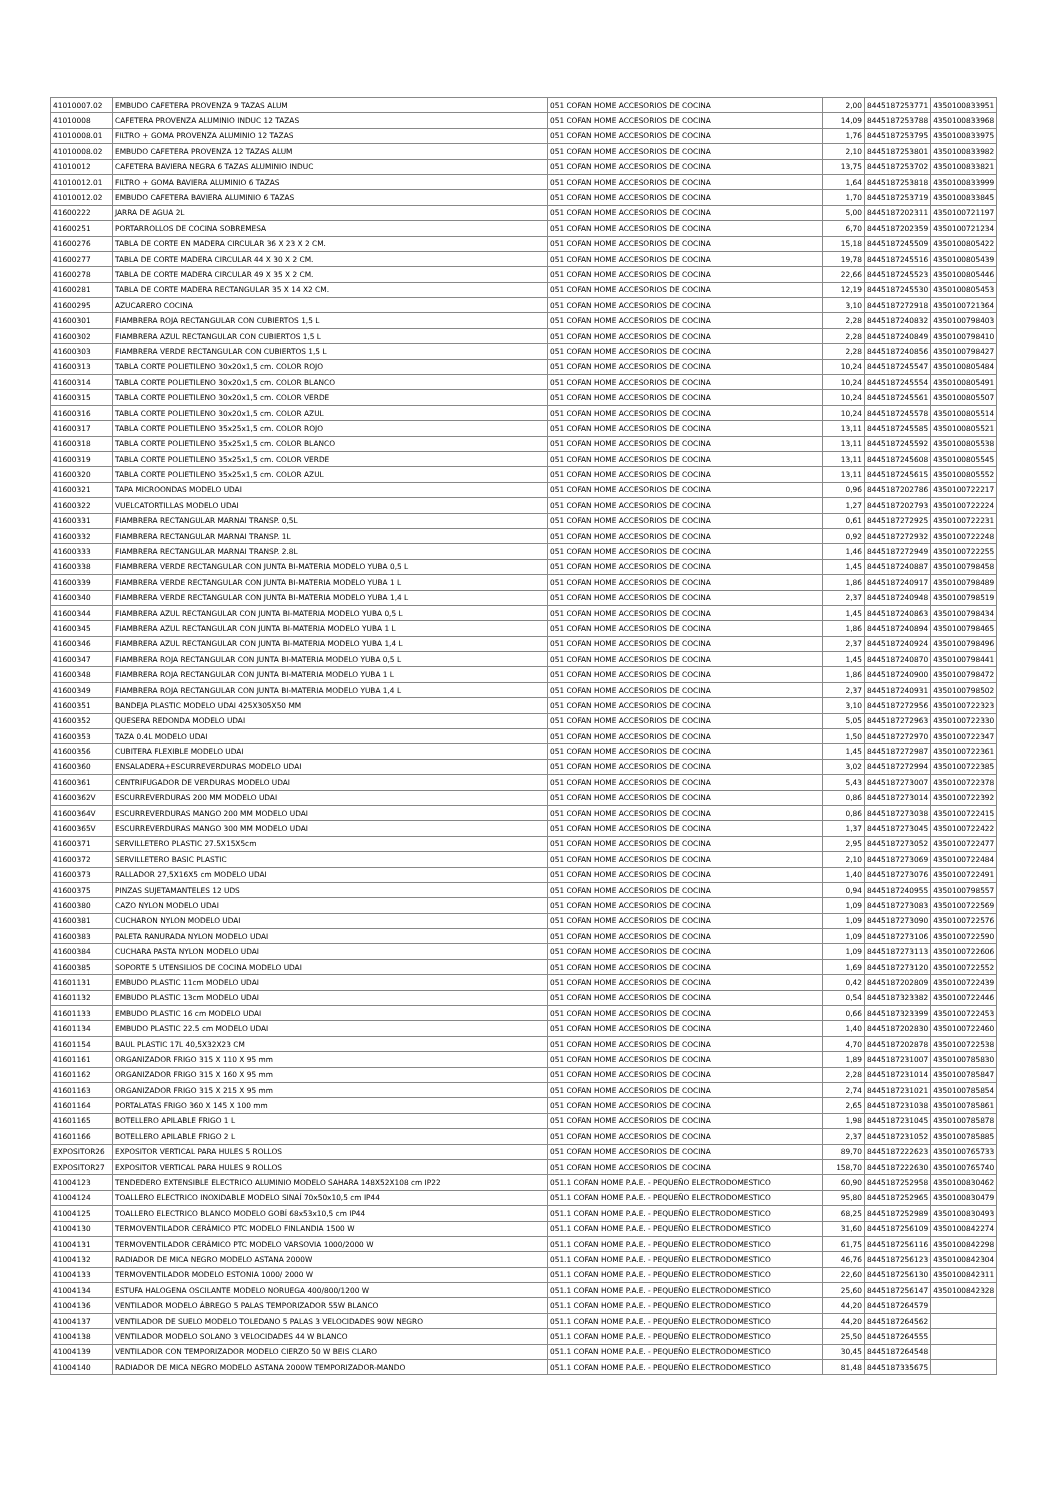| 41010007.02 | EMBUDO CAFETERA PROVENZA 9 TAZAS ALUM | 051 COFAN HOME ACCESORIOS DE COCINA | 2,00 | 8445187253771 | 4350100833951 |
| 41010008 | CAFETERA PROVENZA ALUMINIO INDUC 12 TAZAS | 051 COFAN HOME ACCESORIOS DE COCINA | 14,09 | 8445187253788 | 4350100833968 |
| 41010008.01 | FILTRO + GOMA PROVENZA ALUMINIO 12 TAZAS | 051 COFAN HOME ACCESORIOS DE COCINA | 1,76 | 8445187253795 | 4350100833975 |
| 41010008.02 | EMBUDO CAFETERA PROVENZA 12 TAZAS ALUM | 051 COFAN HOME ACCESORIOS DE COCINA | 2,10 | 8445187253801 | 4350100833982 |
| 41010012 | CAFETERA BAVIERA NEGRA 6 TAZAS ALUMINIO INDUC | 051 COFAN HOME ACCESORIOS DE COCINA | 13,75 | 8445187253702 | 4350100833821 |
| 41010012.01 | FILTRO + GOMA BAVIERA ALUMINIO 6 TAZAS | 051 COFAN HOME ACCESORIOS DE COCINA | 1,64 | 8445187253818 | 4350100833999 |
| 41010012.02 | EMBUDO CAFETERA BAVIERA ALUMINIO 6 TAZAS | 051 COFAN HOME ACCESORIOS DE COCINA | 1,70 | 8445187253719 | 4350100833845 |
| 41600222 | JARRA DE AGUA 2L | 051 COFAN HOME ACCESORIOS DE COCINA | 5,00 | 8445187202311 | 4350100721197 |
| 41600251 | PORTARROLLOS DE COCINA SOBREMESA | 051 COFAN HOME ACCESORIOS DE COCINA | 6,70 | 8445187202359 | 4350100721234 |
| 41600276 | TABLA DE CORTE EN MADERA CIRCULAR 36 X 23 X 2 CM. | 051 COFAN HOME ACCESORIOS DE COCINA | 15,18 | 8445187245509 | 4350100805422 |
| 41600277 | TABLA DE CORTE MADERA CIRCULAR 44 X 30 X 2 CM. | 051 COFAN HOME ACCESORIOS DE COCINA | 19,78 | 8445187245516 | 4350100805439 |
| 41600278 | TABLA DE CORTE MADERA CIRCULAR 49 X 35 X 2 CM. | 051 COFAN HOME ACCESORIOS DE COCINA | 22,66 | 8445187245523 | 4350100805446 |
| 41600281 | TABLA DE CORTE MADERA RECTANGULAR 35 X 14 X2 CM. | 051 COFAN HOME ACCESORIOS DE COCINA | 12,19 | 8445187245530 | 4350100805453 |
| 41600295 | AZUCARERO COCINA | 051 COFAN HOME ACCESORIOS DE COCINA | 3,10 | 8445187272918 | 4350100721364 |
| 41600301 | FIAMBRERA ROJA RECTANGULAR CON CUBIERTOS 1,5 L | 051 COFAN HOME ACCESORIOS DE COCINA | 2,28 | 8445187240832 | 4350100798403 |
| 41600302 | FIAMBRERA AZUL RECTANGULAR CON CUBIERTOS 1,5 L | 051 COFAN HOME ACCESORIOS DE COCINA | 2,28 | 8445187240849 | 4350100798410 |
| 41600303 | FIAMBRERA VERDE RECTANGULAR CON CUBIERTOS 1,5 L | 051 COFAN HOME ACCESORIOS DE COCINA | 2,28 | 8445187240856 | 4350100798427 |
| 41600313 | TABLA CORTE POLIETILENO 30x20x1,5 cm. COLOR ROJO | 051 COFAN HOME ACCESORIOS DE COCINA | 10,24 | 8445187245547 | 4350100805484 |
| 41600314 | TABLA CORTE POLIETILENO 30x20x1,5 cm. COLOR BLANCO | 051 COFAN HOME ACCESORIOS DE COCINA | 10,24 | 8445187245554 | 4350100805491 |
| 41600315 | TABLA CORTE POLIETILENO 30x20x1,5 cm. COLOR VERDE | 051 COFAN HOME ACCESORIOS DE COCINA | 10,24 | 8445187245561 | 4350100805507 |
| 41600316 | TABLA CORTE POLIETILENO 30x20x1,5 cm. COLOR AZUL | 051 COFAN HOME ACCESORIOS DE COCINA | 10,24 | 8445187245578 | 4350100805514 |
| 41600317 | TABLA CORTE POLIETILENO 35x25x1,5 cm. COLOR ROJO | 051 COFAN HOME ACCESORIOS DE COCINA | 13,11 | 8445187245585 | 4350100805521 |
| 41600318 | TABLA CORTE POLIETILENO 35x25x1,5 cm. COLOR BLANCO | 051 COFAN HOME ACCESORIOS DE COCINA | 13,11 | 8445187245592 | 4350100805538 |
| 41600319 | TABLA CORTE POLIETILENO 35x25x1,5 cm. COLOR VERDE | 051 COFAN HOME ACCESORIOS DE COCINA | 13,11 | 8445187245608 | 4350100805545 |
| 41600320 | TABLA CORTE POLIETILENO 35x25x1,5 cm. COLOR AZUL | 051 COFAN HOME ACCESORIOS DE COCINA | 13,11 | 8445187245615 | 4350100805552 |
| 41600321 | TAPA MICROONDAS MODELO UDAI | 051 COFAN HOME ACCESORIOS DE COCINA | 0,96 | 8445187202786 | 4350100722217 |
| 41600322 | VUELCATORTILLAS MODELO UDAI | 051 COFAN HOME ACCESORIOS DE COCINA | 1,27 | 8445187202793 | 4350100722224 |
| 41600331 | FIAMBRERA RECTANGULAR MARNAI TRANSP. 0,5L | 051 COFAN HOME ACCESORIOS DE COCINA | 0,61 | 8445187272925 | 4350100722231 |
| 41600332 | FIAMBRERA RECTANGULAR MARNAI TRANSP. 1L | 051 COFAN HOME ACCESORIOS DE COCINA | 0,92 | 8445187272932 | 4350100722248 |
| 41600333 | FIAMBRERA RECTANGULAR MARNAI TRANSP. 2.8L | 051 COFAN HOME ACCESORIOS DE COCINA | 1,46 | 8445187272949 | 4350100722255 |
| 41600338 | FIAMBRERA VERDE RECTANGULAR CON JUNTA BI-MATERIA MODELO YUBA 0,5 L | 051 COFAN HOME ACCESORIOS DE COCINA | 1,45 | 8445187240887 | 4350100798458 |
| 41600339 | FIAMBRERA VERDE RECTANGULAR CON JUNTA BI-MATERIA MODELO YUBA 1 L | 051 COFAN HOME ACCESORIOS DE COCINA | 1,86 | 8445187240917 | 4350100798489 |
| 41600340 | FIAMBRERA VERDE RECTANGULAR CON JUNTA BI-MATERIA MODELO YUBA 1,4 L | 051 COFAN HOME ACCESORIOS DE COCINA | 2,37 | 8445187240948 | 4350100798519 |
| 41600344 | FIAMBRERA AZUL RECTANGULAR CON JUNTA BI-MATERIA MODELO YUBA 0,5 L | 051 COFAN HOME ACCESORIOS DE COCINA | 1,45 | 8445187240863 | 4350100798434 |
| 41600345 | FIAMBRERA AZUL RECTANGULAR CON JUNTA BI-MATERIA MODELO YUBA 1 L | 051 COFAN HOME ACCESORIOS DE COCINA | 1,86 | 8445187240894 | 4350100798465 |
| 41600346 | FIAMBRERA AZUL RECTANGULAR CON JUNTA BI-MATERIA MODELO YUBA 1,4 L | 051 COFAN HOME ACCESORIOS DE COCINA | 2,37 | 8445187240924 | 4350100798496 |
| 41600347 | FIAMBRERA ROJA RECTANGULAR CON JUNTA BI-MATERIA MODELO YUBA 0,5 L | 051 COFAN HOME ACCESORIOS DE COCINA | 1,45 | 8445187240870 | 4350100798441 |
| 41600348 | FIAMBRERA ROJA RECTANGULAR CON JUNTA BI-MATERIA MODELO YUBA 1 L | 051 COFAN HOME ACCESORIOS DE COCINA | 1,86 | 8445187240900 | 4350100798472 |
| 41600349 | FIAMBRERA ROJA RECTANGULAR CON JUNTA BI-MATERIA MODELO YUBA 1,4 L | 051 COFAN HOME ACCESORIOS DE COCINA | 2,37 | 8445187240931 | 4350100798502 |
| 41600351 | BANDEJA PLASTIC MODELO UDAI 425X305X50 MM | 051 COFAN HOME ACCESORIOS DE COCINA | 3,10 | 8445187272956 | 4350100722323 |
| 41600352 | QUESERA REDONDA MODELO UDAI | 051 COFAN HOME ACCESORIOS DE COCINA | 5,05 | 8445187272963 | 4350100722330 |
| 41600353 | TAZA 0.4L MODELO UDAI | 051 COFAN HOME ACCESORIOS DE COCINA | 1,50 | 8445187272970 | 4350100722347 |
| 41600356 | CUBITERA FLEXIBLE MODELO UDAI | 051 COFAN HOME ACCESORIOS DE COCINA | 1,45 | 8445187272987 | 4350100722361 |
| 41600360 | ENSALADERA+ESCURREVERDURAS MODELO UDAI | 051 COFAN HOME ACCESORIOS DE COCINA | 3,02 | 8445187272994 | 4350100722385 |
| 41600361 | CENTRIFUGADOR DE VERDURAS MODELO UDAI | 051 COFAN HOME ACCESORIOS DE COCINA | 5,43 | 8445187273007 | 4350100722378 |
| 41600362V | ESCURREVERDURAS 200 MM MODELO UDAI | 051 COFAN HOME ACCESORIOS DE COCINA | 0,86 | 8445187273014 | 4350100722392 |
| 41600364V | ESCURREVERDURAS MANGO 200 MM MODELO UDAI | 051 COFAN HOME ACCESORIOS DE COCINA | 0,86 | 8445187273038 | 4350100722415 |
| 41600365V | ESCURREVERDURAS MANGO 300 MM MODELO UDAI | 051 COFAN HOME ACCESORIOS DE COCINA | 1,37 | 8445187273045 | 4350100722422 |
| 41600371 | SERVILLETERO PLASTIC 27.5X15X5cm | 051 COFAN HOME ACCESORIOS DE COCINA | 2,95 | 8445187273052 | 4350100722477 |
| 41600372 | SERVILLETERO BASIC PLASTIC | 051 COFAN HOME ACCESORIOS DE COCINA | 2,10 | 8445187273069 | 4350100722484 |
| 41600373 | RALLADOR 27,5X16X5 cm MODELO UDAI | 051 COFAN HOME ACCESORIOS DE COCINA | 1,40 | 8445187273076 | 4350100722491 |
| 41600375 | PINZAS SUJETAMANTELES 12 UDS | 051 COFAN HOME ACCESORIOS DE COCINA | 0,94 | 8445187240955 | 4350100798557 |
| 41600380 | CAZO NYLON MODELO UDAI | 051 COFAN HOME ACCESORIOS DE COCINA | 1,09 | 8445187273083 | 4350100722569 |
| 41600381 | CUCHARON NYLON MODELO UDAI | 051 COFAN HOME ACCESORIOS DE COCINA | 1,09 | 8445187273090 | 4350100722576 |
| 41600383 | PALETA RANURADA NYLON MODELO UDAI | 051 COFAN HOME ACCESORIOS DE COCINA | 1,09 | 8445187273106 | 4350100722590 |
| 41600384 | CUCHARA PASTA NYLON MODELO UDAI | 051 COFAN HOME ACCESORIOS DE COCINA | 1,09 | 8445187273113 | 4350100722606 |
| 41600385 | SOPORTE 5 UTENSILIOS DE COCINA MODELO UDAI | 051 COFAN HOME ACCESORIOS DE COCINA | 1,69 | 8445187273120 | 4350100722552 |
| 41601131 | EMBUDO PLASTIC 11cm MODELO UDAI | 051 COFAN HOME ACCESORIOS DE COCINA | 0,42 | 8445187202809 | 4350100722439 |
| 41601132 | EMBUDO PLASTIC 13cm MODELO UDAI | 051 COFAN HOME ACCESORIOS DE COCINA | 0,54 | 8445187323382 | 4350100722446 |
| 41601133 | EMBUDO PLASTIC 16 cm MODELO UDAI | 051 COFAN HOME ACCESORIOS DE COCINA | 0,66 | 8445187323399 | 4350100722453 |
| 41601134 | EMBUDO PLASTIC 22.5 cm MODELO UDAI | 051 COFAN HOME ACCESORIOS DE COCINA | 1,40 | 8445187202830 | 4350100722460 |
| 41601154 | BAUL PLASTIC 17L 40,5X32X23 CM | 051 COFAN HOME ACCESORIOS DE COCINA | 4,70 | 8445187202878 | 4350100722538 |
| 41601161 | ORGANIZADOR FRIGO 315 X 110 X 95 mm | 051 COFAN HOME ACCESORIOS DE COCINA | 1,89 | 8445187231007 | 4350100785830 |
| 41601162 | ORGANIZADOR FRIGO 315 X 160 X 95 mm | 051 COFAN HOME ACCESORIOS DE COCINA | 2,28 | 8445187231014 | 4350100785847 |
| 41601163 | ORGANIZADOR FRIGO 315 X 215 X 95 mm | 051 COFAN HOME ACCESORIOS DE COCINA | 2,74 | 8445187231021 | 4350100785854 |
| 41601164 | PORTALATAS FRIGO 360 X 145 X 100 mm | 051 COFAN HOME ACCESORIOS DE COCINA | 2,65 | 8445187231038 | 4350100785861 |
| 41601165 | BOTELLERO APILABLE FRIGO 1 L | 051 COFAN HOME ACCESORIOS DE COCINA | 1,98 | 8445187231045 | 4350100785878 |
| 41601166 | BOTELLERO APILABLE FRIGO 2 L | 051 COFAN HOME ACCESORIOS DE COCINA | 2,37 | 8445187231052 | 4350100785885 |
| EXPOSITOR26 | EXPOSITOR VERTICAL PARA HULES 5 ROLLOS | 051 COFAN HOME ACCESORIOS DE COCINA | 89,70 | 8445187222623 | 4350100765733 |
| EXPOSITOR27 | EXPOSITOR VERTICAL PARA HULES 9 ROLLOS | 051 COFAN HOME ACCESORIOS DE COCINA | 158,70 | 8445187222630 | 4350100765740 |
| 41004123 | TENDEDERO EXTENSIBLE ELECTRICO ALUMINIO MODELO SAHARA 148X52X108 cm IP22 | 051.1 COFAN HOME P.A.E. - PEQUEÑO ELECTRODOMESTICO | 60,90 | 8445187252958 | 4350100830462 |
| 41004124 | TOALLERO ELECTRICO INOXIDABLE MODELO SINAÍ 70x50x10,5 cm IP44 | 051.1 COFAN HOME P.A.E. - PEQUEÑO ELECTRODOMESTICO | 95,80 | 8445187252965 | 4350100830479 |
| 41004125 | TOALLERO ELECTRICO BLANCO MODELO GOBÍ 68x53x10,5 cm IP44 | 051.1 COFAN HOME P.A.E. - PEQUEÑO ELECTRODOMESTICO | 68,25 | 8445187252989 | 4350100830493 |
| 41004130 | TERMOVENTILADOR CERÁMICO PTC MODELO FINLANDIA 1500 W | 051.1 COFAN HOME P.A.E. - PEQUEÑO ELECTRODOMESTICO | 31,60 | 8445187256109 | 4350100842274 |
| 41004131 | TERMOVENTILADOR CERÁMICO PTC MODELO VARSOVIA 1000/2000 W | 051.1 COFAN HOME P.A.E. - PEQUEÑO ELECTRODOMESTICO | 61,75 | 8445187256116 | 4350100842298 |
| 41004132 | RADIADOR DE MICA NEGRO MODELO ASTANA 2000W | 051.1 COFAN HOME P.A.E. - PEQUEÑO ELECTRODOMESTICO | 46,76 | 8445187256123 | 4350100842304 |
| 41004133 | TERMOVENTILADOR MODELO ESTONIA 1000/ 2000 W | 051.1 COFAN HOME P.A.E. - PEQUEÑO ELECTRODOMESTICO | 22,60 | 8445187256130 | 4350100842311 |
| 41004134 | ESTUFA HALOGENA OSCILANTE MODELO NORUEGA 400/800/1200 W | 051.1 COFAN HOME P.A.E. - PEQUEÑO ELECTRODOMESTICO | 25,60 | 8445187256147 | 4350100842328 |
| 41004136 | VENTILADOR MODELO ÁBREGO 5 PALAS TEMPORIZADOR 55W BLANCO | 051.1 COFAN HOME P.A.E. - PEQUEÑO ELECTRODOMESTICO | 44,20 | 8445187264579 | |
| 41004137 | VENTILADOR DE SUELO MODELO TOLEDANO 5 PALAS 3 VELOCIDADES 90W NEGRO | 051.1 COFAN HOME P.A.E. - PEQUEÑO ELECTRODOMESTICO | 44,20 | 8445187264562 | |
| 41004138 | VENTILADOR MODELO SOLANO 3 VELOCIDADES 44 W BLANCO | 051.1 COFAN HOME P.A.E. - PEQUEÑO ELECTRODOMESTICO | 25,50 | 8445187264555 | |
| 41004139 | VENTILADOR CON TEMPORIZADOR MODELO CIERZO 50 W BEIS CLARO | 051.1 COFAN HOME P.A.E. - PEQUEÑO ELECTRODOMESTICO | 30,45 | 8445187264548 | |
| 41004140 | RADIADOR DE MICA NEGRO MODELO ASTANA 2000W TEMPORIZADOR-MANDO | 051.1 COFAN HOME P.A.E. - PEQUEÑO ELECTRODOMESTICO | 81,48 | 8445187335675 | |